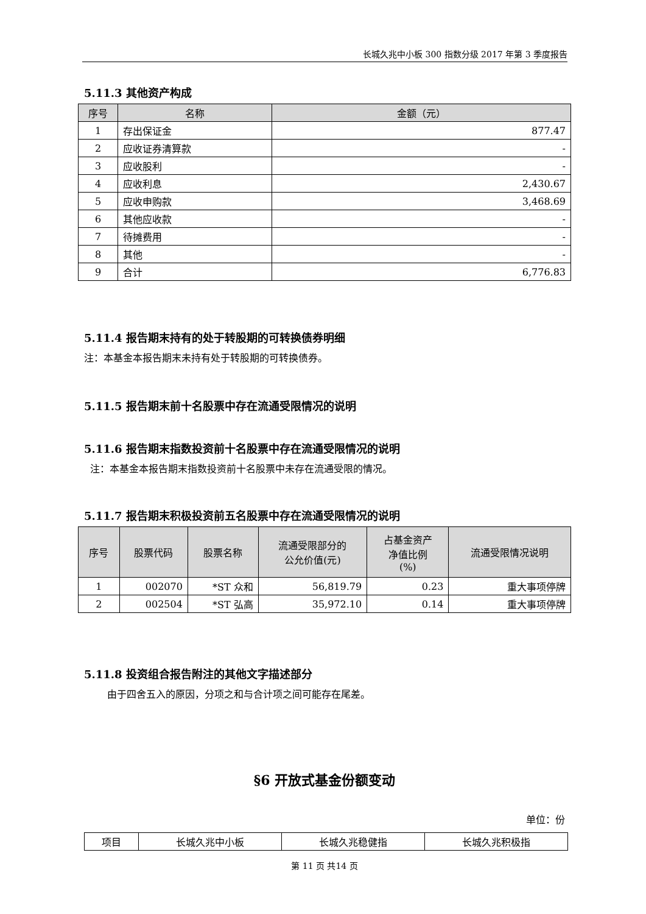长城久兆中小板 300 指数分级 2017 年第 3 季度报告
5.11.3 其他资产构成
| 序号 | 名称 | 金额（元） |
| --- | --- | --- |
| 1 | 存出保证金 | 877.47 |
| 2 | 应收证券清算款 | - |
| 3 | 应收股利 | - |
| 4 | 应收利息 | 2,430.67 |
| 5 | 应收申购款 | 3,468.69 |
| 6 | 其他应收款 | - |
| 7 | 待摊费用 | - |
| 8 | 其他 | - |
| 9 | 合计 | 6,776.83 |
5.11.4 报告期末持有的处于转股期的可转换债券明细
注：本基金本报告期末未持有处于转股期的可转换债券。
5.11.5 报告期末前十名股票中存在流通受限情况的说明
5.11.6 报告期末指数投资前十名股票中存在流通受限情况的说明
注：本基金本报告期末指数投资前十名股票中未存在流通受限的情况。
5.11.7 报告期末积极投资前五名股票中存在流通受限情况的说明
| 序号 | 股票代码 | 股票名称 | 流通受限部分的 公允价值(元) | 占基金资产 净值比例 (%) | 流通受限情况说明 |
| --- | --- | --- | --- | --- | --- |
| 1 | 002070 | *ST 众和 | 56,819.79 | 0.23 | 重大事项停牌 |
| 2 | 002504 | *ST 弘高 | 35,972.10 | 0.14 | 重大事项停牌 |
5.11.8 投资组合报告附注的其他文字描述部分
由于四舍五入的原因，分项之和与合计项之间可能存在尾差。
§6 开放式基金份额变动
单位：份
| 项目 | 长城久兆中小板 | 长城久兆稳健指 | 长城久兆积极指 |
第 11 页 共14 页